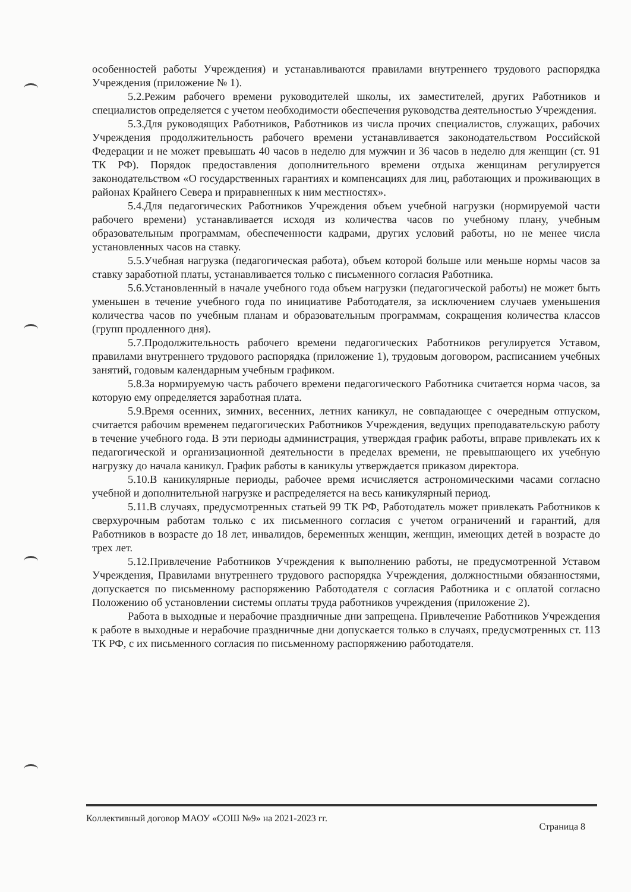особенностей работы Учреждения) и устанавливаются правилами внутреннего трудового распорядка Учреждения (приложение № 1).
5.2.Режим рабочего времени руководителей школы, их заместителей, других Работников и специалистов определяется с учетом необходимости обеспечения руководства деятельностью Учреждения.
5.3.Для руководящих Работников, Работников из числа прочих специалистов, служащих, рабочих Учреждения продолжительность рабочего времени устанавливается законодательством Российской Федерации и не может превышать 40 часов в неделю для мужчин и 36 часов в неделю для женщин (ст. 91 ТК РФ). Порядок предоставления дополнительного времени отдыха женщинам регулируется законодательством «О государственных гарантиях и компенсациях для лиц, работающих и проживающих в районах Крайнего Севера и приравненных к ним местностях».
5.4.Для педагогических Работников Учреждения объем учебной нагрузки (нормируемой части рабочего времени) устанавливается исходя из количества часов по учебному плану, учебным образовательным программам, обеспеченности кадрами, других условий работы, но не менее числа установленных часов на ставку.
5.5.Учебная нагрузка (педагогическая работа), объем которой больше или меньше нормы часов за ставку заработной платы, устанавливается только с письменного согласия Работника.
5.6.Установленный в начале учебного года объем нагрузки (педагогической работы) не может быть уменьшен в течение учебного года по инициативе Работодателя, за исключением случаев уменьшения количества часов по учебным планам и образовательным программам, сокращения количества классов (групп продленного дня).
5.7.Продолжительность рабочего времени педагогических Работников регулируется Уставом, правилами внутреннего трудового распорядка (приложение 1), трудовым договором, расписанием учебных занятий, годовым календарным учебным графиком.
5.8.За нормируемую часть рабочего времени педагогического Работника считается норма часов, за которую ему определяется заработная плата.
5.9.Время осенних, зимних, весенних, летних каникул, не совпадающее с очередным отпуском, считается рабочим временем педагогических Работников Учреждения, ведущих преподавательскую работу в течение учебного года. В эти периоды администрация, утверждая график работы, вправе привлекать их к педагогической и организационной деятельности в пределах времени, не превышающего их учебную нагрузку до начала каникул. График работы в каникулы утверждается приказом директора.
5.10.В каникулярные периоды, рабочее время исчисляется астрономическими часами согласно учебной и дополнительной нагрузке и распределяется на весь каникулярный период.
5.11.В случаях, предусмотренных статьей 99 ТК РФ, Работодатель может привлекать Работников к сверхурочным работам только с их письменного согласия с учетом ограничений и гарантий, для Работников в возрасте до 18 лет, инвалидов, беременных женщин, женщин, имеющих детей в возрасте до трех лет.
5.12.Привлечение Работников Учреждения к выполнению работы, не предусмотренной Уставом Учреждения, Правилами внутреннего трудового распорядка Учреждения, должностными обязанностями, допускается по письменному распоряжению Работодателя с согласия Работника и с оплатой согласно Положению об установлении системы оплаты труда работников учреждения (приложение 2).
Работа в выходные и нерабочие праздничные дни запрещена. Привлечение Работников Учреждения к работе в выходные и нерабочие праздничные дни допускается только в случаях, предусмотренных ст. 113 ТК РФ, с их письменного согласия по письменному распоряжению работодателя.
Коллективный договор МАОУ «СОШ №9» на 2021-2023 гг. Страница 8